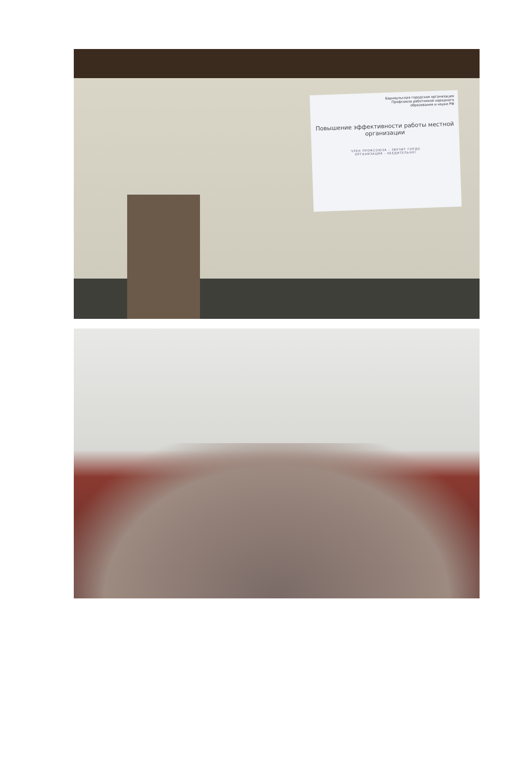Барнаульская городская организация
Профсоюза работников народного
образования и науки РФ
Повышение эффективности работы местной организации
ЧЛЕН ПРОФСОЮЗА – ЗВУЧИТ ГОРДО
ОРГАНИЗАЦИЯ - УБЕДИТЕЛЬНО!